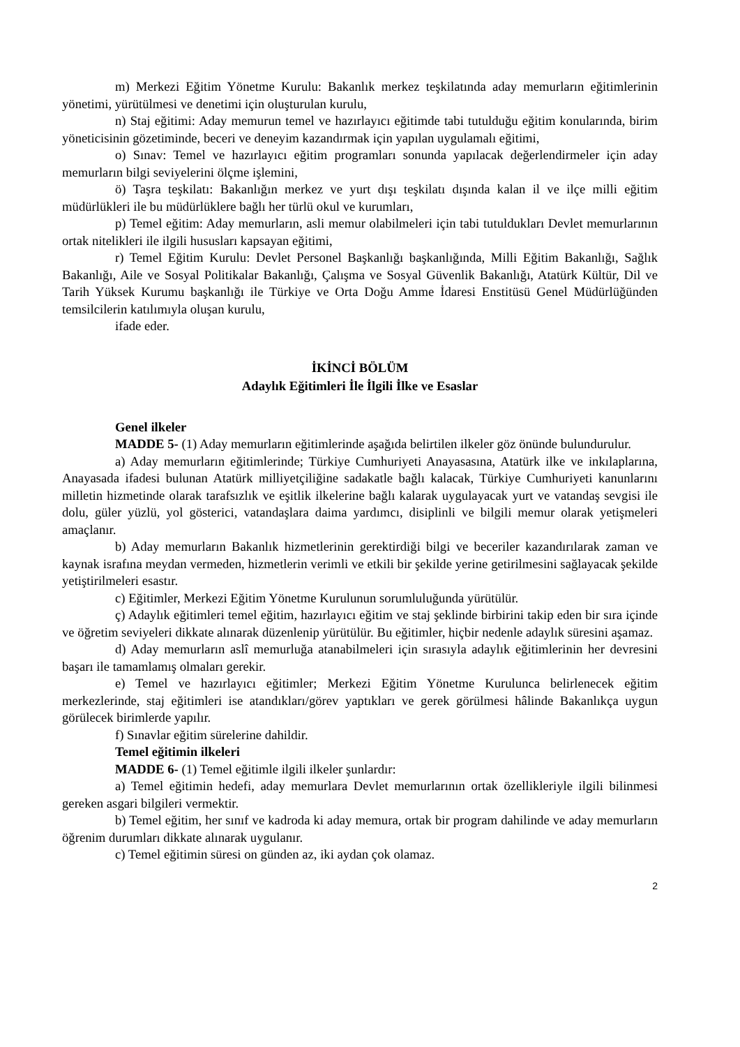m) Merkezi Eğitim Yönetme Kurulu: Bakanlık merkez teşkilatında aday memurların eğitimlerinin yönetimi, yürütülmesi ve denetimi için oluşturulan kurulu,
n) Staj eğitimi: Aday memurun temel ve hazırlayıcı eğitimde tabi tutulduğu eğitim konularında, birim yöneticisinin gözetiminde, beceri ve deneyim kazandırmak için yapılan uygulamalı eğitimi,
o) Sınav: Temel ve hazırlayıcı eğitim programları sonunda yapılacak değerlendirmeler için aday memurların bilgi seviyelerini ölçme işlemini,
ö) Taşra teşkilatı: Bakanlığın merkez ve yurt dışı teşkilatı dışında kalan il ve ilçe milli eğitim müdürlükleri ile bu müdürlüklere bağlı her türlü okul ve kurumları,
p) Temel eğitim: Aday memurların, asli memur olabilmeleri için tabi tutuldukları Devlet memurlarının ortak nitelikleri ile ilgili hususları kapsayan eğitimi,
r) Temel Eğitim Kurulu: Devlet Personel Başkanlığı başkanlığında, Milli Eğitim Bakanlığı, Sağlık Bakanlığı, Aile ve Sosyal Politikalar Bakanlığı, Çalışma ve Sosyal Güvenlik Bakanlığı, Atatürk Kültür, Dil ve Tarih Yüksek Kurumu başkanlığı ile Türkiye ve Orta Doğu Amme İdaresi Enstitüsü Genel Müdürlüğünden temsilcilerin katılımıyla oluşan kurulu,
ifade eder.
İKİNCİ BÖLÜM
Adaylık Eğitimleri İle İlgili İlke ve Esaslar
Genel ilkeler
MADDE 5- (1) Aday memurların eğitimlerinde aşağıda belirtilen ilkeler göz önünde bulundurulur.
a) Aday memurların eğitimlerinde; Türkiye Cumhuriyeti Anayasasına, Atatürk ilke ve inkılaplarına, Anayasada ifadesi bulunan Atatürk milliyetçiliğine sadakatle bağlı kalacak, Türkiye Cumhuriyeti kanunlarını milletin hizmetinde olarak tarafsızlık ve eşitlik ilkelerine bağlı kalarak uygulayacak yurt ve vatandaş sevgisi ile dolu, güler yüzlü, yol gösterici, vatandaşlara daima yardımcı, disiplinli ve bilgili memur olarak yetişmeleri amaçlanır.
b) Aday memurların Bakanlık hizmetlerinin gerektirdiği bilgi ve beceriler kazandırılarak zaman ve kaynak israfına meydan vermeden, hizmetlerin verimli ve etkili bir şekilde yerine getirilmesini sağlayacak şekilde yetiştirilmeleri esastır.
c) Eğitimler, Merkezi Eğitim Yönetme Kurulunun sorumluluğunda yürütülür.
ç) Adaylık eğitimleri temel eğitim, hazırlayıcı eğitim ve staj şeklinde birbirini takip eden bir sıra içinde ve öğretim seviyeleri dikkate alınarak düzenlenip yürütülür. Bu eğitimler, hiçbir nedenle adaylık süresini aşamaz.
d) Aday memurların aslî memurluğa atanabilmeleri için sırasıyla adaylık eğitimlerinin her devresini başarı ile tamamlamış olmaları gerekir.
e) Temel ve hazırlayıcı eğitimler; Merkezi Eğitim Yönetme Kurulunca belirlenecek eğitim merkezlerinde, staj eğitimleri ise atandıkları/görev yaptıkları ve gerek görülmesi hâlinde Bakanlıkça uygun görülecek birimlerde yapılır.
f) Sınavlar eğitim sürelerine dahildir.
Temel eğitimin ilkeleri
MADDE 6- (1) Temel eğitimle ilgili ilkeler şunlardır:
a) Temel eğitimin hedefi, aday memurlara Devlet memurlarının ortak özellikleriyle ilgili bilinmesi gereken asgari bilgileri vermektir.
b) Temel eğitim, her sınıf ve kadroda ki aday memura, ortak bir program dahilinde ve aday memurların öğrenim durumları dikkate alınarak uygulanır.
c) Temel eğitimin süresi on günden az, iki aydan çok olamaz.
2